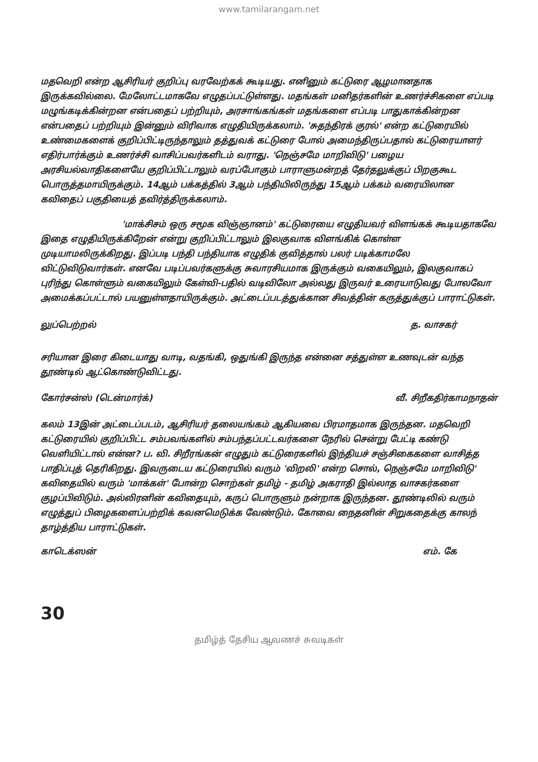www.tamilarangam.net
மதவெறி என்ற ஆசிரியர் குறிப்பு வரவேற்கக் கூடியது. எனினும் கட்டுரை ஆழமானதாக இருக்கவில்லை. மேலோட்டமாகவே எழுதப்பட்டுள்ளது. மதங்கள் மனிதர்களின் உணர்ச்சிகளை எப்படி மழுங்கடிக்கின்றன என்பதைப் பற்றியும், அரசாங்கங்கள் மதங்களை எப்படி பாதுகாக்கின்றன என்பதைப் பற்றியும் இன்னும் விரிவாக எழுதியிருக்கலாம். 'சுதந்திரக் குரல்' என்ற கட்டுரையில் உண்மைகளைக் குறிப்பிட்டிருந்தாலும் தத்துவக் கட்டுரை போல் அமைந்திருப்பதால் கட்டுரையாளர் எதிர்பார்க்கும் உணர்ச்சி வாசிப்பவர்களிடம் வராது. 'நெஞ்சமே மாறிவிடு' பழைய அரசியல்வாதிகளையே குறிப்பிட்டாலும் வரப்போகும் பாராளுமன்றத் தேர்தலுக்குப் பிறகுகூட பொருத்தமாயிருக்கும். 14ஆம் பக்கத்தில் 3ஆம் பந்தியிலிருந்து 15ஆம் பக்கம் வரையிலான கவிதைப் பகுதியைத் தவிர்த்திருக்கலாம்.
'மாக்சிசம் ஒரு சமூக விஞ்ஞானம்' கட்டுரையை எழுதியவர் விளங்கக் கூடியதாகவே இதை எழுதியிருக்கிறேன் என்று குறிப்பிட்டாலும் இலகுவாக விளங்கிக் கொள்ள முடியாமலிருக்கிறது. இப்படி பந்தி பந்தியாக எழுதிக் குவித்தால் பலர் படிக்காமலே விட்டுவிடுவார்கள். எனவே படிப்பவர்களுக்கு சுவாரசியமாக இருக்கும் வகையிலும், இலகுவாகப் புரிந்து கொள்ளும் வகையிலும் கேள்வி-பதில் வடிவிலோ அல்லது இருவர் உரையாடுவது போலவோ அமைக்கப்பட்டால் பயனுள்ளதாயிருக்கும். அட்டைப்படத்துக்கான சிவத்தின் கருத்துக்குப் பாராட்டுகள்.
லுப்பெற்றல் த. வாசகர்
சரியான இரை கிடையாது வாடி, வதங்கி, ஒதுங்கி இருந்த என்னை சத்துள்ள உணவுடன் வந்த தூண்டில் ஆட்கொண்டுவிட்டது.
கோர்சன்ஸ் (டென்மார்க்) வீ. சிறீகதிர்காமநாதன்
கலம் 13இன் அட்டைப்படம், ஆசிரியர் தலையங்கம் ஆகியவை பிரமாதமாக இருந்தன. மதவெறி கட்டுரையில் குறிப்பிட்ட சம்பவங்களில் சம்பந்தப்பட்டவர்களை நேரில் சென்று பேட்டி கண்டு வெளியிட்டால் என்ன? ப. வி. சிறீரங்கன் எழுதும் கட்டுரைகளில் இந்தியச் சஞ்சிகைகளை வாசித்த பாதிப்புத் தெரிகிறது. இவருடைய கட்டுரையில் வரும் 'விறலி' என்ற சொல், நெஞ்சமே மாறிவிடு' கவிதையில் வரும் 'மாக்கள்' போன்ற சொற்கள் தமிழ் - தமிழ் அகராதி இல்லாத வாசகர்களை குழப்பிவிடும். அல்லிரனின் கவிதையும், கருப் பொருளும் நன்றாக இருந்தன. தூண்டிலில் வரும் எழுத்துப் பிழைகளைப்பற்றிக் கவனமெடுக்க வேண்டும். கோவை நைதனின் சிறுகதைக்கு காலந் தாழ்த்திய பாராட்டுகள்.
காடெக்ஸன் எம். கே
30
தமிழ்த் தேசிய ஆவணச் சுவடிகள்